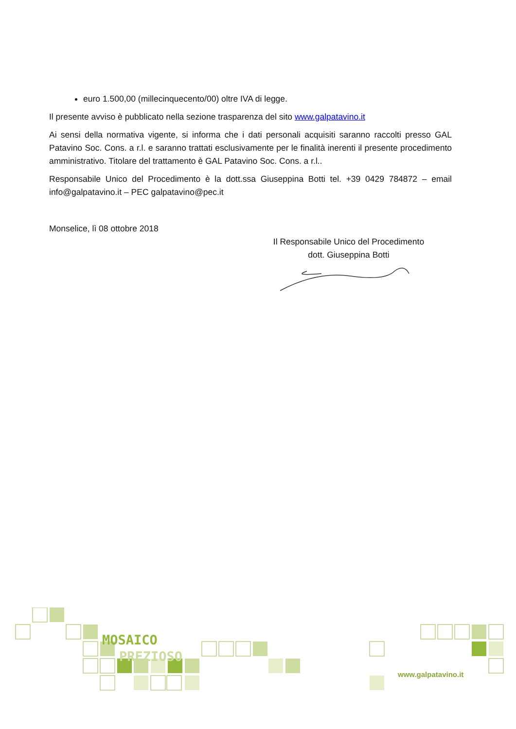euro 1.500,00 (millecinquecento/00) oltre IVA di legge.
Il presente avviso è pubblicato nella sezione trasparenza del sito www.galpatavino.it
Ai sensi della normativa vigente, si informa che i dati personali acquisiti saranno raccolti presso GAL Patavino Soc. Cons. a r.l. e saranno trattati esclusivamente per le finalità inerenti il presente procedimento amministrativo. Titolare del trattamento è GAL Patavino Soc. Cons. a r.l..
Responsabile Unico del Procedimento è la dott.ssa Giuseppina Botti tel. +39 0429 784872 – email info@galpatavino.it – PEC galpatavino@pec.it
Monselice, lì 08 ottobre 2018
Il Responsabile Unico del Procedimento
dott. Giuseppina Botti
MOSAICO
PREZIOSO
www.galpatavino.it